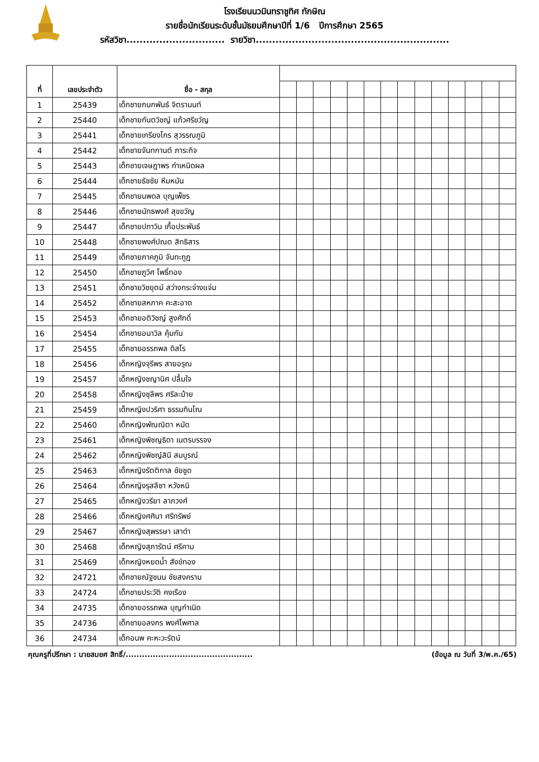โรงเรียนนวมินทราชูทิศ ทักษิณ
รายชื่อนักเรียนระดับชั้นมัธยมศึกษาปีที่ 1/6 ปีการศึกษา 2565
รหัสวิชา.............................. รายวิชา...........................................................
| ที่ | เลขประจำตัว | ชื่อ - สกุล | | | | | | | | | | | | | | |
| 1 | 25439 | เด็กชายกนกพันธ์ จิตรานนท์ | | | | | | | | | | | | | | |
| 2 | 25440 | เด็กชายกันตวิชญ์ แก้วศรีขวัญ | | | | | | | | | | | | | | |
| 3 | 25441 | เด็กชายเกรียงไกร สุวรรณภูมิ | | | | | | | | | | | | | | |
| 4 | 25442 | เด็กชายจันทกานต์ ภาระกิจ | | | | | | | | | | | | | | |
| 5 | 25443 | เด็กชายเจษฎาพร กำเหนิดผล | | | | | | | | | | | | | | |
| 6 | 25444 | เด็กชายธัชชัย หีมหมัน | | | | | | | | | | | | | | |
| 7 | 25445 | เด็กชายนพดล บุญเพ็ชร | | | | | | | | | | | | | | |
| 8 | 25446 | เด็กชายนัทธพงศ์ สุขขวัญ | | | | | | | | | | | | | | |
| 9 | 25447 | เด็กชายปภาวิน เกื้อประพันธ์ | | | | | | | | | | | | | | |
| 10 | 25448 | เด็กชายพงศ์ปณต สิทธิสาร | | | | | | | | | | | | | | |
| 11 | 25449 | เด็กชายภาคภูมิ จันทะกูฏ | | | | | | | | | | | | | | |
| 12 | 25450 | เด็กชายภูวิศ โพธิ์ทอง | | | | | | | | | | | | | | |
| 13 | 25451 | เด็กชายวิชยุตม์ สว่างกระจ่างแจ่ม | | | | | | | | | | | | | | |
| 14 | 25452 | เด็กชายสหภาค คะสะอาด | | | | | | | | | | | | | | |
| 15 | 25453 | เด็กชายอติวิชญ์ สูงศักดิ์ | | | | | | | | | | | | | | |
| 16 | 25454 | เด็กชายอนาวิล คุ้มกัน | | | | | | | | | | | | | | |
| 17 | 25455 | เด็กชายอรรถพล ดิสโร | | | | | | | | | | | | | | |
| 18 | 25456 | เด็กหญิงจุรีพร สายอรุณ | | | | | | | | | | | | | | |
| 19 | 25457 | เด็กหญิงชญานิศ ปลื้มใจ | | | | | | | | | | | | | | |
| 20 | 25458 | เด็กหญิงชุลีพร ศรีละม้าย | | | | | | | | | | | | | | |
| 21 | 25459 | เด็กหญิงปวริศา ธรรมทินโณ | | | | | | | | | | | | | | |
| 22 | 25460 | เด็กหญิงพัณณิตา หมัด | | | | | | | | | | | | | | |
| 23 | 25461 | เด็กหญิงพิชญธิดา เนตรบรรจง | | | | | | | | | | | | | | |
| 24 | 25462 | เด็กหญิงพิชญ์สินี สมบูรณ์ | | | | | | | | | | | | | | |
| 25 | 25463 | เด็กหญิงรัตติกาล ชัยชูด | | | | | | | | | | | | | | |
| 26 | 25464 | เด็กหญิงรุสลีซา หวังหนิ | | | | | | | | | | | | | | |
| 27 | 25465 | เด็กหญิงวรียา ลาภวงศ์ | | | | | | | | | | | | | | |
| 28 | 25466 | เด็กหญิงศศินา ศรีทรัพย์ | | | | | | | | | | | | | | |
| 29 | 25467 | เด็กหญิงสุพรรษา เสาดำ | | | | | | | | | | | | | | |
| 30 | 25468 | เด็กหญิงสุภารัตน์ ศรีคาม | | | | | | | | | | | | | | |
| 31 | 25469 | เด็กหญิงหยดน้ำ สังข์ทอง | | | | | | | | | | | | | | |
| 32 | 24721 | เด็กชายณัฐชนน ชัยสงคราม | | | | | | | | | | | | | | |
| 33 | 24724 | เด็กชายประวัติ คงเรือง | | | | | | | | | | | | | | |
| 34 | 24735 | เด็กชายอรรถพล บุญกำเนิด | | | | | | | | | | | | | | |
| 35 | 24736 | เด็กชายอลงกร พงศ์ไพศาล | | | | | | | | | | | | | | |
| 36 | 24734 | เด็กอนพ คะหะวะรัตน์ | | | | | | | | | | | | | | |
คุณครูที่ปรึกษา : นายสมยศ สิทธิ์/............................................... (ข้อมูล ณ วันที่ 3/พ.ค./65)